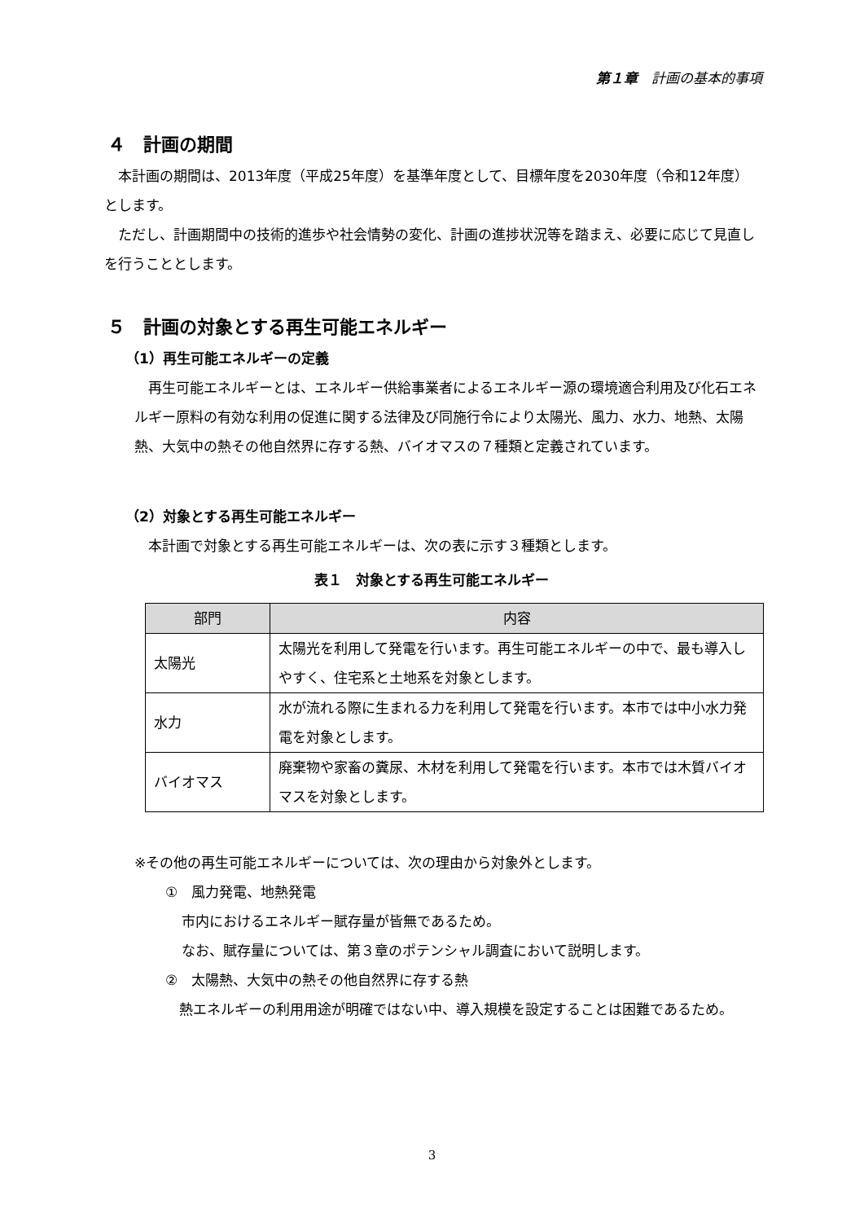第１章　計画の基本的事項
４　計画の期間
　本計画の期間は、2013年度（平成25年度）を基準年度として、目標年度を2030年度（令和12年度）とします。
　ただし、計画期間中の技術的進歩や社会情勢の変化、計画の進捗状況等を踏まえ、必要に応じて見直しを行うこととします。
５　計画の対象とする再生可能エネルギー
（1）再生可能エネルギーの定義
　再生可能エネルギーとは、エネルギー供給事業者によるエネルギー源の環境適合利用及び化石エネルギー原料の有効な利用の促進に関する法律及び同施行令により太陽光、風力、水力、地熱、太陽熱、大気中の熱その他自然界に存する熱、バイオマスの７種類と定義されています。
（2）対象とする再生可能エネルギー
　本計画で対象とする再生可能エネルギーは、次の表に示す３種類とします。
表１　対象とする再生可能エネルギー
| 部門 | 内容 |
| --- | --- |
| 太陽光 | 太陽光を利用して発電を行います。再生可能エネルギーの中で、最も導入しやすく、住宅系と土地系を対象とします。 |
| 水力 | 水が流れる際に生まれる力を利用して発電を行います。本市では中小水力発電を対象とします。 |
| バイオマス | 廃棄物や家畜の糞尿、木材を利用して発電を行います。本市では木質バイオマスを対象とします。 |
※その他の再生可能エネルギーについては、次の理由から対象外とします。
①　風力発電、地熱発電
市内におけるエネルギー賦存量が皆無であるため。
なお、賦存量については、第３章のポテンシャル調査において説明します。
②　太陽熱、大気中の熱その他自然界に存する熱
　熱エネルギーの利用用途が明確ではない中、導入規模を設定することは困難であるため。
3